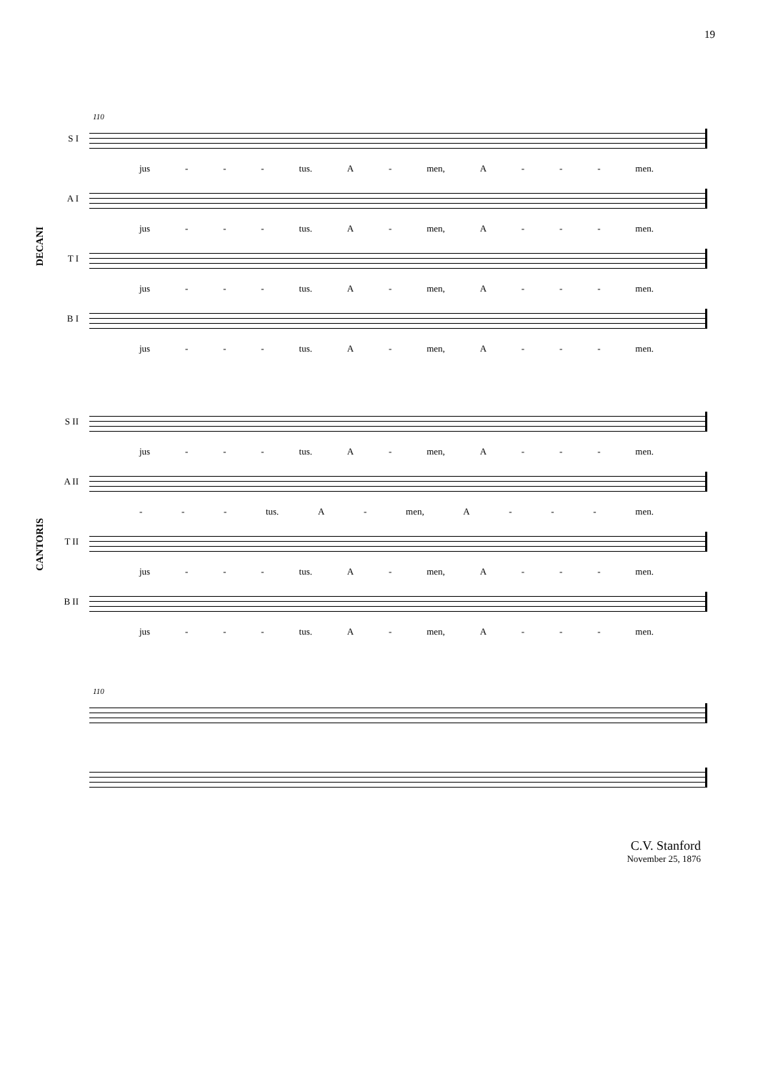19
DECANI
110
S I
jus - - - tus. A - men, A - - - men.
A I
jus - - - tus. A - men, A - - - men.
T I
jus - - - tus. A - men, A - - - men.
B I
jus - - - tus. A - men, A - - - men.
CANTORIS
S II
jus - - - tus. A - men, A - - - men.
A II
- - - tus. A - men, A - - - men.
T II
jus - - - tus. A - men, A - - - men.
B II
jus - - - tus. A - men, A - - - men.
110
C.V. Stanford
November 25, 1876